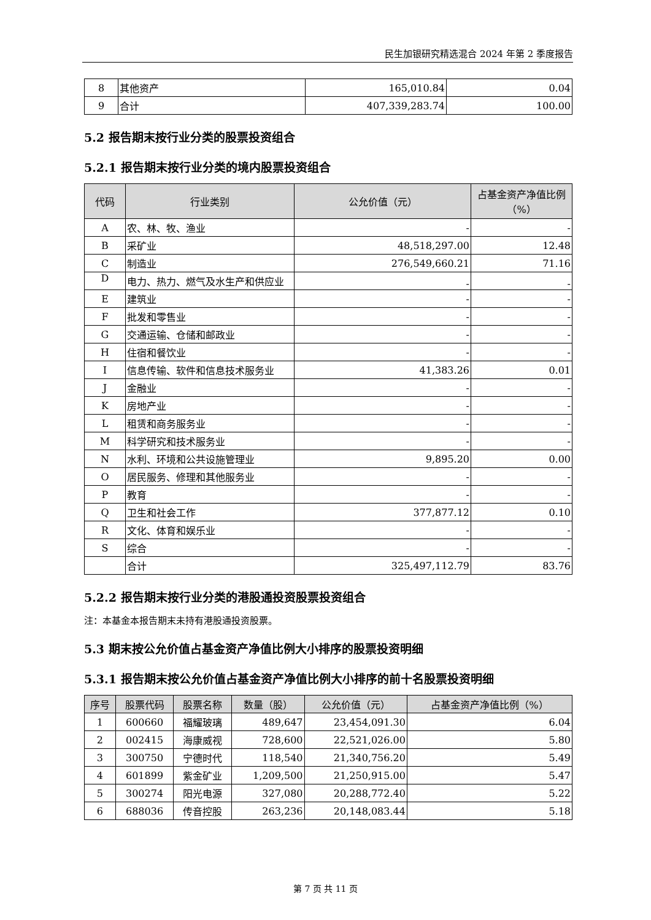民生加银研究精选混合 2024 年第 2 季度报告
| 8 | 其他资产 | 165,010.84 | 0.04 |
| 9 | 合计 | 407,339,283.74 | 100.00 |
5.2 报告期末按行业分类的股票投资组合
5.2.1 报告期末按行业分类的境内股票投资组合
| 代码 | 行业类别 | 公允价值（元） | 占基金资产净值比例（%） |
| --- | --- | --- | --- |
| A | 农、林、牧、渔业 | - | - |
| B | 采矿业 | 48,518,297.00 | 12.48 |
| C | 制造业 | 276,549,660.21 | 71.16 |
| D | 电力、热力、燃气及水生产和供应业 | - | - |
| E | 建筑业 | - | - |
| F | 批发和零售业 | - | - |
| G | 交通运输、仓储和邮政业 | - | - |
| H | 住宿和餐饮业 | - | - |
| I | 信息传输、软件和信息技术服务业 | 41,383.26 | 0.01 |
| J | 金融业 | - | - |
| K | 房地产业 | - | - |
| L | 租赁和商务服务业 | - | - |
| M | 科学研究和技术服务业 | - | - |
| N | 水利、环境和公共设施管理业 | 9,895.20 | 0.00 |
| O | 居民服务、修理和其他服务业 | - | - |
| P | 教育 | - | - |
| Q | 卫生和社会工作 | 377,877.12 | 0.10 |
| R | 文化、体育和娱乐业 | - | - |
| S | 综合 | - | - |
| | 合计 | 325,497,112.79 | 83.76 |
5.2.2 报告期末按行业分类的港股通投资股票投资组合
注：本基金本报告期末未持有港股通投资股票。
5.3 期末按公允价值占基金资产净值比例大小排序的股票投资明细
5.3.1 报告期末按公允价值占基金资产净值比例大小排序的前十名股票投资明细
| 序号 | 股票代码 | 股票名称 | 数量（股） | 公允价值（元） | 占基金资产净值比例（%） |
| --- | --- | --- | --- | --- | --- |
| 1 | 600660 | 福耀玻璃 | 489,647 | 23,454,091.30 | 6.04 |
| 2 | 002415 | 海康威视 | 728,600 | 22,521,026.00 | 5.80 |
| 3 | 300750 | 宁德时代 | 118,540 | 21,340,756.20 | 5.49 |
| 4 | 601899 | 紫金矿业 | 1,209,500 | 21,250,915.00 | 5.47 |
| 5 | 300274 | 阳光电源 | 327,080 | 20,288,772.40 | 5.22 |
| 6 | 688036 | 传音控股 | 263,236 | 20,148,083.44 | 5.18 |
第 7 页 共 11 页